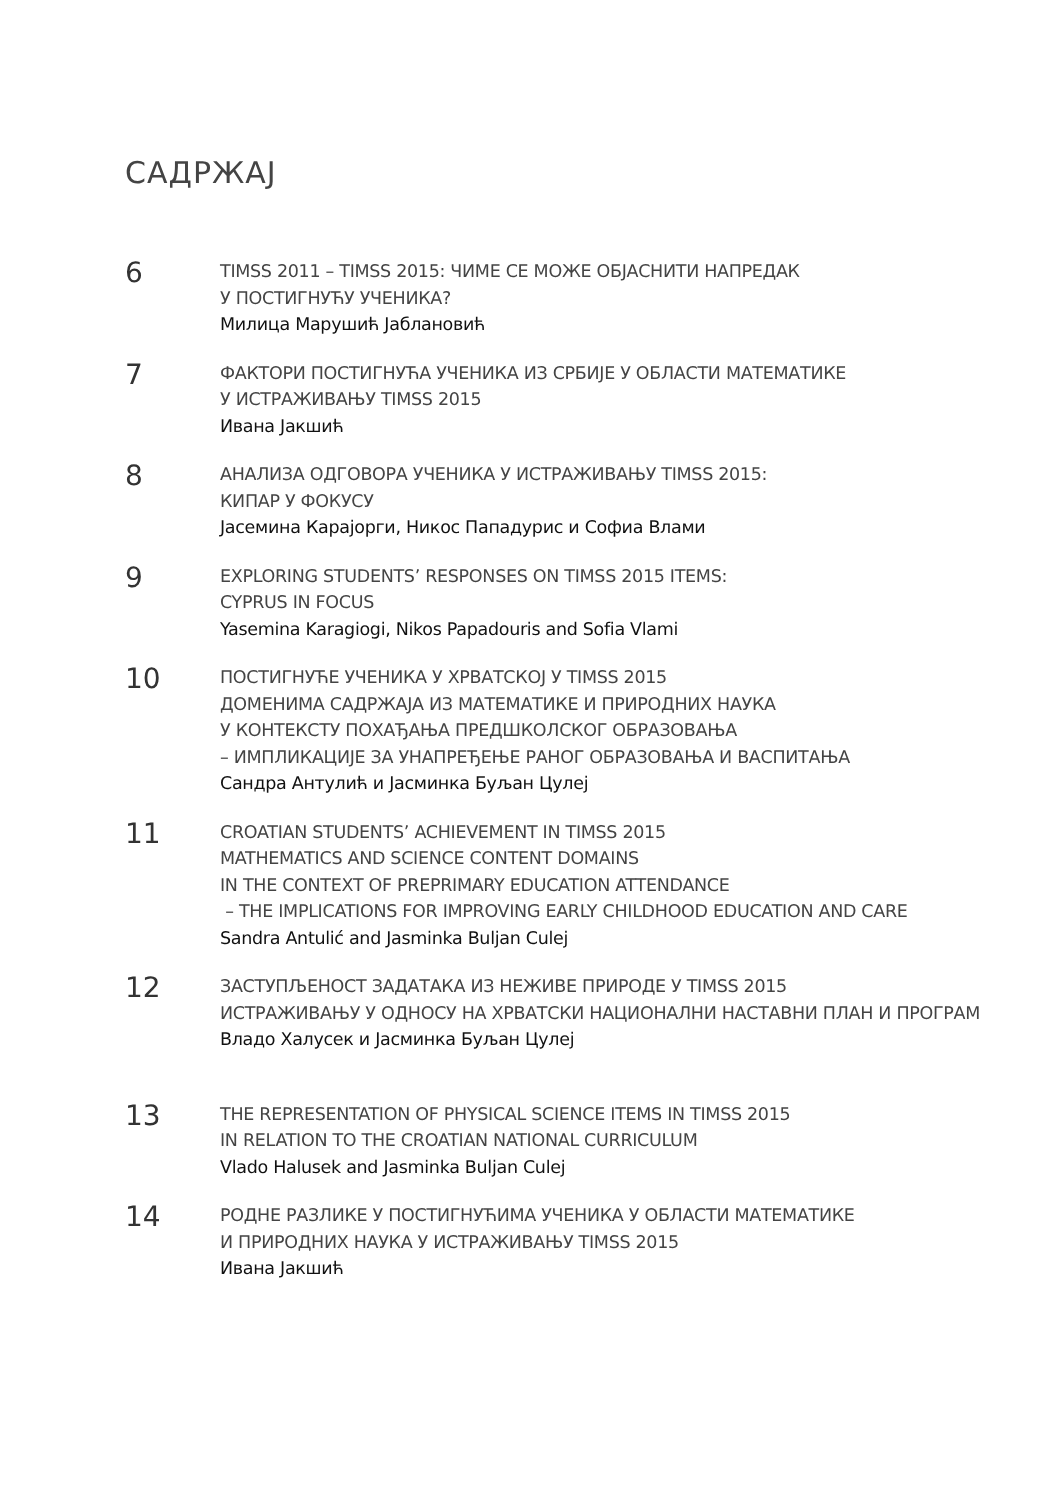САДРЖАЈ
6
TIMSS 2011 – TIMSS 2015: ЧИМЕ СЕ МОЖЕ ОБЈАСНИТИ НАПРЕДАК
У ПОСТИГНУЋУ УЧЕНИКА?
Милица Марушић Јаблановић
7
ФАКТОРИ ПОСТИГНУЋА УЧЕНИКА ИЗ СРБИЈЕ У ОБЛАСТИ МАТЕМАТИКЕ
У ИСТРАЖИВАЊУ TIMSS 2015
Ивана Јакшић
8
АНАЛИЗА ОДГОВОРА УЧЕНИКА У ИСТРАЖИВАЊУ TIMSS 2015:
КИПАР У ФОКУСУ
Јасемина Карајорги, Никос Пападурис и Софиа Влами
9
EXPLORING STUDENTS’ RESPONSES ON TIMSS 2015 ITEMS:
CYPRUS IN FOCUS
Yasemina Karagiogi, Nikos Papadouris and Sofia Vlami
10
ПОСТИГНУЋЕ УЧЕНИКА У ХРВАТСКОЈ У TIMSS 2015
ДОМЕНИМА САДРЖАЈА ИЗ МАТЕМАТИКЕ И ПРИРОДНИХ НАУКА
У КОНТЕКСТУ ПОХАЂАЊА ПРЕДШКОЛСКОГ ОБРАЗОВАЊА
– ИМПЛИКАЦИЈЕ ЗА УНАПРЕЂЕЊЕ РАНОГ ОБРАЗОВАЊА И ВАСПИТАЊА
Сандра Антулић и Јасминка Буљан Цулеј
11
CROATIAN STUDENTS’ ACHIEVEMENT IN TIMSS 2015
MATHEMATICS AND SCIENCE CONTENT DOMAINS
IN THE CONTEXT OF PREPRIMARY EDUCATION ATTENDANCE
– THE IMPLICATIONS FOR IMPROVING EARLY CHILDHOOD EDUCATION AND CARE
Sandra Antulić and Jasminka Buljan Culej
12
ЗАСТУПЉЕНОСТ ЗАДАТАКА ИЗ НЕЖИВЕ ПРИРОДЕ У TIMSS 2015
ИСТРАЖИВАЊУ У ОДНОСУ НА ХРВАТСКИ НАЦИОНАЛНИ НАСТАВНИ ПЛАН И ПРОГРАМ
Владо Халусек и Јасминка Буљан Цулеј
13
THE REPRESENTATION OF PHYSICAL SCIENCE ITEMS IN TIMSS 2015
IN RELATION TO THE CROATIAN NATIONAL CURRICULUM
Vlado Halusek and Jasminka Buljan Culej
14
РОДНЕ РАЗЛИКЕ У ПОСТИГНУЋИМА УЧЕНИКА У ОБЛАСТИ МАТЕМАТИКЕ
И ПРИРОДНИХ НАУКА У ИСТРАЖИВАЊУ TIMSS 2015
Ивана Јакшић